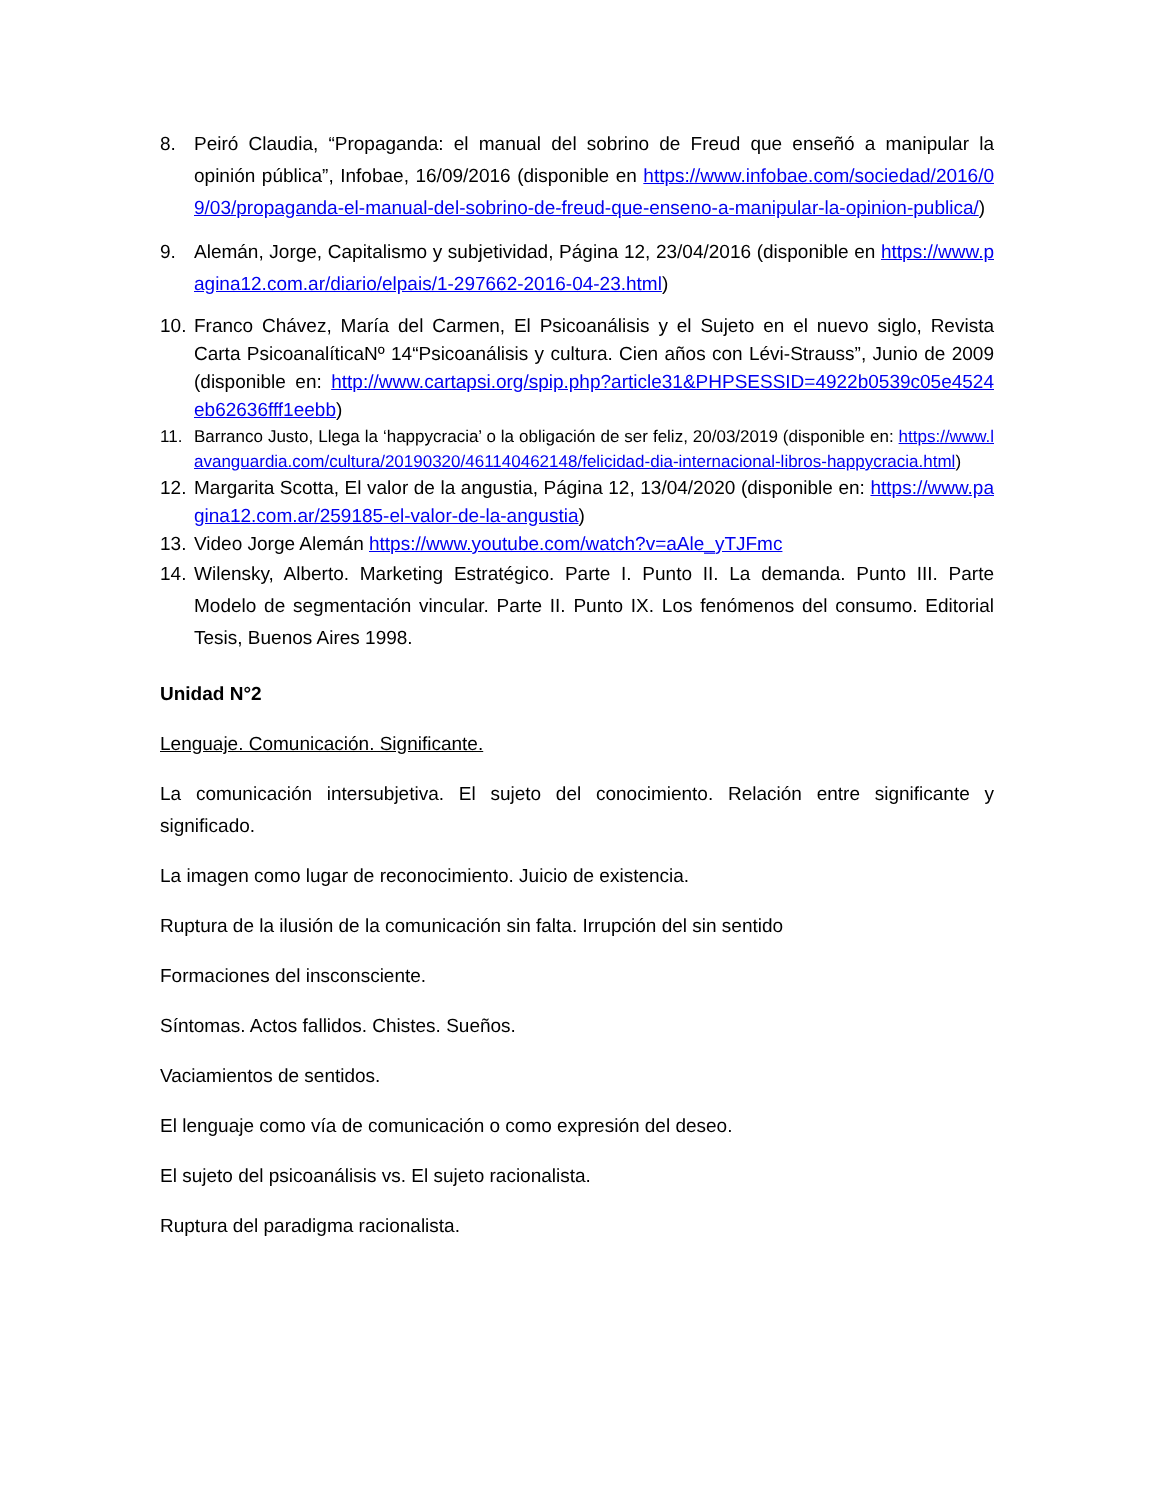8. Peiró Claudia, “Propaganda: el manual del sobrino de Freud que enseñó a manipular la opinión pública”, Infobae, 16/09/2016 (disponible en https://www.infobae.com/sociedad/2016/09/03/propaganda-el-manual-del-sobrino-de-freud-que-enseno-a-manipular-la-opinion-publica/)
9. Alemán, Jorge, Capitalismo y subjetividad, Página 12, 23/04/2016 (disponible en https://www.pagina12.com.ar/diario/elpais/1-297662-2016-04-23.html)
10.
Franco Chávez, María del Carmen, El Psicoanálisis y el Sujeto en el nuevo siglo, Revista Carta PsicoanalíticaNº 14“Psicoanálisis y cultura. Cien años con Lévi-Strauss”, Junio de 2009 (disponible en: http://www.cartapsi.org/spip.php?article31&PHPSESSID=4922b0539c05e4524eb62636fff1eebb)
11. Barranco Justo, Llega la ‘happycracia’ o la obligación de ser feliz, 20/03/2019 (disponible en: https://www.lavanguardia.com/cultura/20190320/461140462148/felicidad-dia-internacional-libros-happycracia.html)
12.
Margarita Scotta, El valor de la angustia, Página 12, 13/04/2020 (disponible en: https://www.pagina12.com.ar/259185-el-valor-de-la-angustia)
13.
Video Jorge Alemán https://www.youtube.com/watch?v=aAle_yTJFmc
14.
Wilensky, Alberto. Marketing Estratégico. Parte I. Punto II. La demanda. Punto III. Parte Modelo de segmentación vincular. Parte II. Punto IX. Los fenómenos del consumo. Editorial Tesis, Buenos Aires 1998.
Unidad N°2
Lenguaje. Comunicación. Significante.
La comunicación intersubjetiva. El sujeto del conocimiento. Relación entre significante y significado.
La imagen como lugar de reconocimiento. Juicio de existencia.
Ruptura de la ilusión de la comunicación sin falta. Irrupción del sin sentido
Formaciones del insconsciente.
Síntomas. Actos fallidos. Chistes. Sueños.
Vaciamientos de sentidos.
El lenguaje como vía de comunicación o como expresión del deseo.
El sujeto del psicoanálisis vs. El sujeto racionalista.
Ruptura del paradigma racionalista.